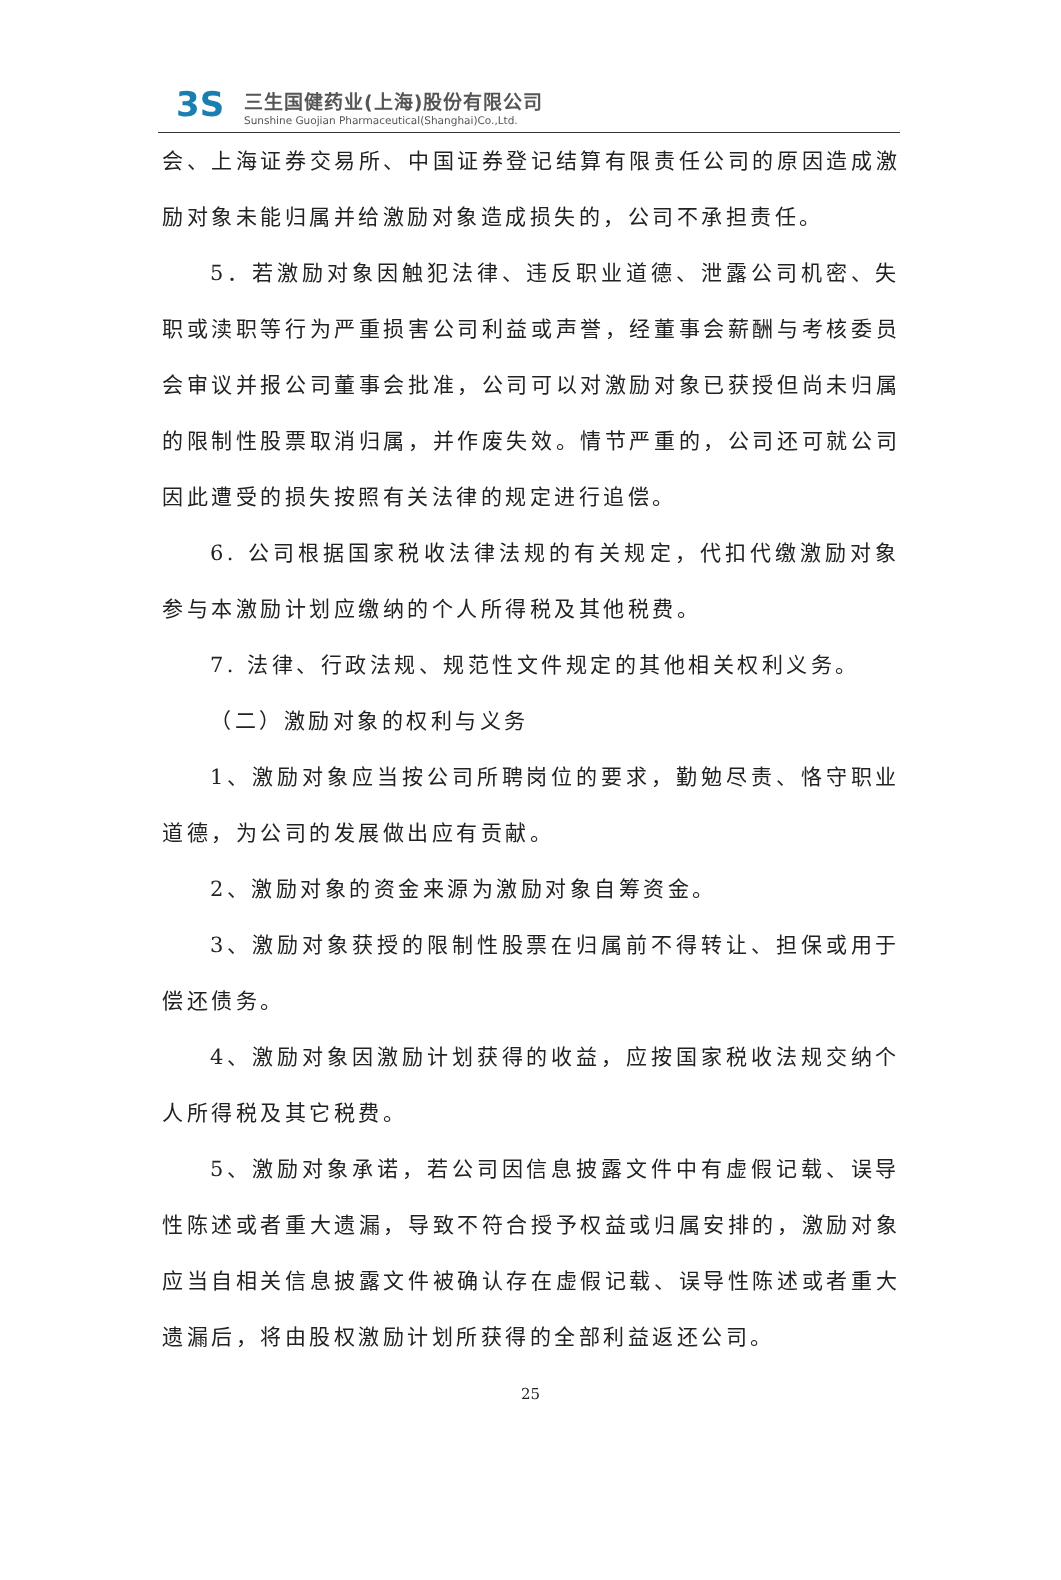3S
三生国健药业(上海)股份有限公司
Sunshine Guojian Pharmaceutical(Shanghai)Co.,Ltd.
会、上海证券交易所、中国证券登记结算有限责任公司的原因造成激励对象未能归属并给激励对象造成损失的，公司不承担责任。
5．若激励对象因触犯法律、违反职业道德、泄露公司机密、失职或渎职等行为严重损害公司利益或声誉，经董事会薪酬与考核委员会审议并报公司董事会批准，公司可以对激励对象已获授但尚未归属的限制性股票取消归属，并作废失效。情节严重的，公司还可就公司因此遭受的损失按照有关法律的规定进行追偿。
6. 公司根据国家税收法律法规的有关规定，代扣代缴激励对象参与本激励计划应缴纳的个人所得税及其他税费。
7. 法律、行政法规、规范性文件规定的其他相关权利义务。
（二）激励对象的权利与义务
1、激励对象应当按公司所聘岗位的要求，勤勉尽责、恪守职业道德，为公司的发展做出应有贡献。
2、激励对象的资金来源为激励对象自筹资金。
3、激励对象获授的限制性股票在归属前不得转让、担保或用于偿还债务。
4、激励对象因激励计划获得的收益，应按国家税收法规交纳个人所得税及其它税费。
5、激励对象承诺，若公司因信息披露文件中有虚假记载、误导性陈述或者重大遗漏，导致不符合授予权益或归属安排的，激励对象应当自相关信息披露文件被确认存在虚假记载、误导性陈述或者重大遗漏后，将由股权激励计划所获得的全部利益返还公司。
25